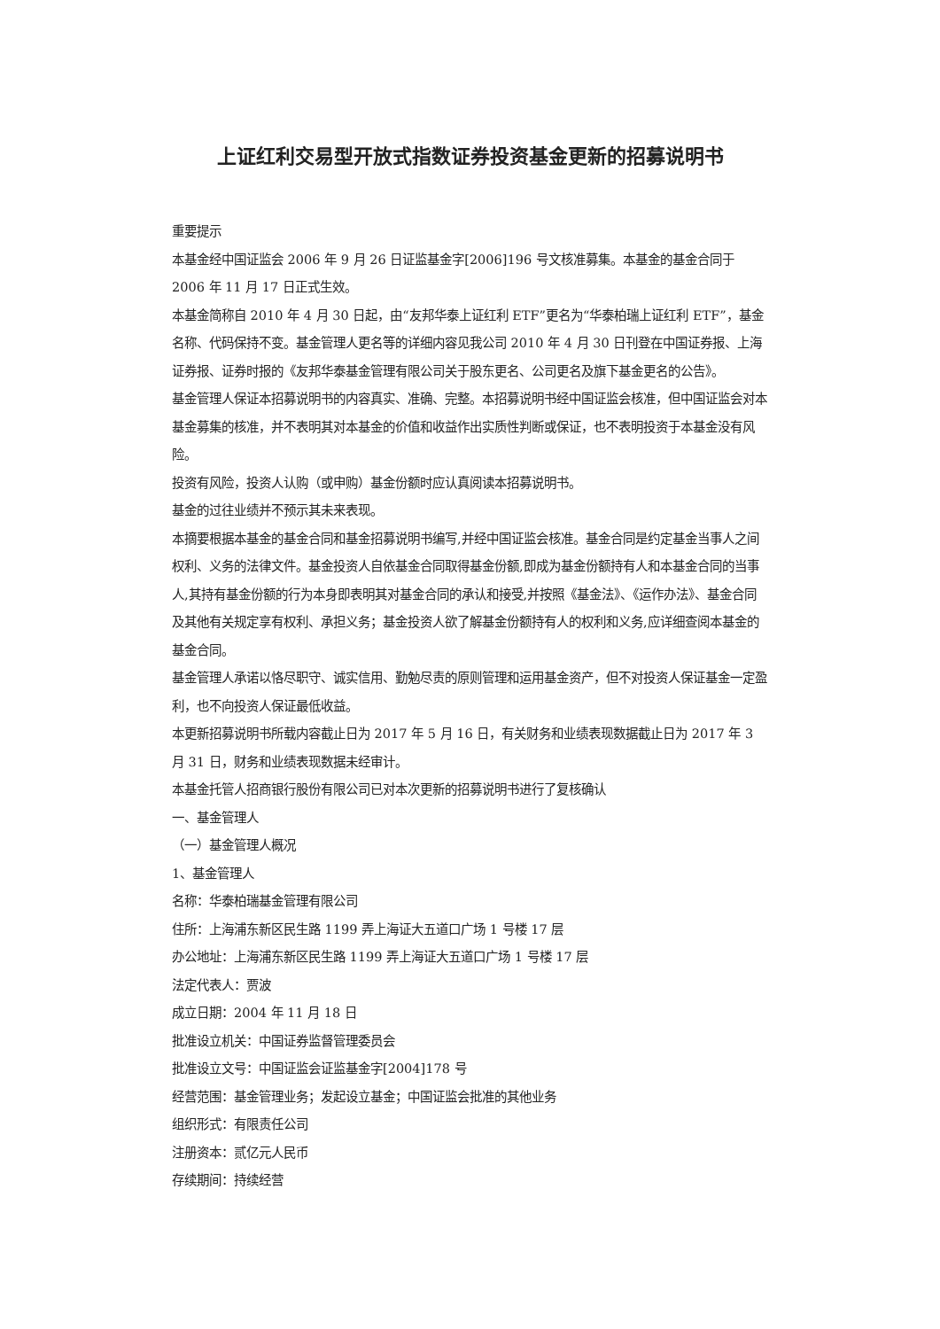上证红利交易型开放式指数证券投资基金更新的招募说明书
重要提示
本基金经中国证监会 2006 年 9 月 26 日证监基金字[2006]196 号文核准募集。本基金的基金合同于 2006 年 11 月 17 日正式生效。
本基金简称自 2010 年 4 月 30 日起，由“友邦华泰上证红利 ETF”更名为“华泰柏瑞上证红利 ETF”，基金名称、代码保持不变。基金管理人更名等的详细内容见我公司 2010 年 4 月 30 日刊登在中国证券报、上海证券报、证券时报的《友邦华泰基金管理有限公司关于股东更名、公司更名及旗下基金更名的公告》。
基金管理人保证本招募说明书的内容真实、准确、完整。本招募说明书经中国证监会核准，但中国证监会对本基金募集的核准，并不表明其对本基金的价值和收益作出实质性判断或保证，也不表明投资于本基金没有风险。
投资有风险，投资人认购（或申购）基金份额时应认真阅读本招募说明书。
基金的过往业绩并不预示其未来表现。
本摘要根据本基金的基金合同和基金招募说明书编写,并经中国证监会核准。基金合同是约定基金当事人之间权利、义务的法律文件。基金投资人自依基金合同取得基金份额,即成为基金份额持有人和本基金合同的当事人,其持有基金份额的行为本身即表明其对基金合同的承认和接受,并按照《基金法》、《运作办法》、基金合同及其他有关规定享有权利、承担义务；基金投资人欲了解基金份额持有人的权利和义务,应详细查阅本基金的基金合同。
基金管理人承诺以恪尽职守、诚实信用、勤勉尽责的原则管理和运用基金资产，但不对投资人保证基金一定盈利，也不向投资人保证最低收益。
本更新招募说明书所载内容截止日为 2017 年 5 月 16 日，有关财务和业绩表现数据截止日为 2017 年 3 月 31 日，财务和业绩表现数据未经审计。
本基金托管人招商银行股份有限公司已对本次更新的招募说明书进行了复核确认
一、基金管理人
（一）基金管理人概况
1、基金管理人
名称：华泰柏瑞基金管理有限公司
住所：上海浦东新区民生路 1199 弄上海证大五道口广场 1 号楼 17 层
办公地址：上海浦东新区民生路 1199 弄上海证大五道口广场 1 号楼 17 层
法定代表人：贾波
成立日期：2004 年 11 月 18 日
批准设立机关：中国证券监督管理委员会
批准设立文号：中国证监会证监基金字[2004]178 号
经营范围：基金管理业务；发起设立基金；中国证监会批准的其他业务
组织形式：有限责任公司
注册资本：贰亿元人民币
存续期间：持续经营